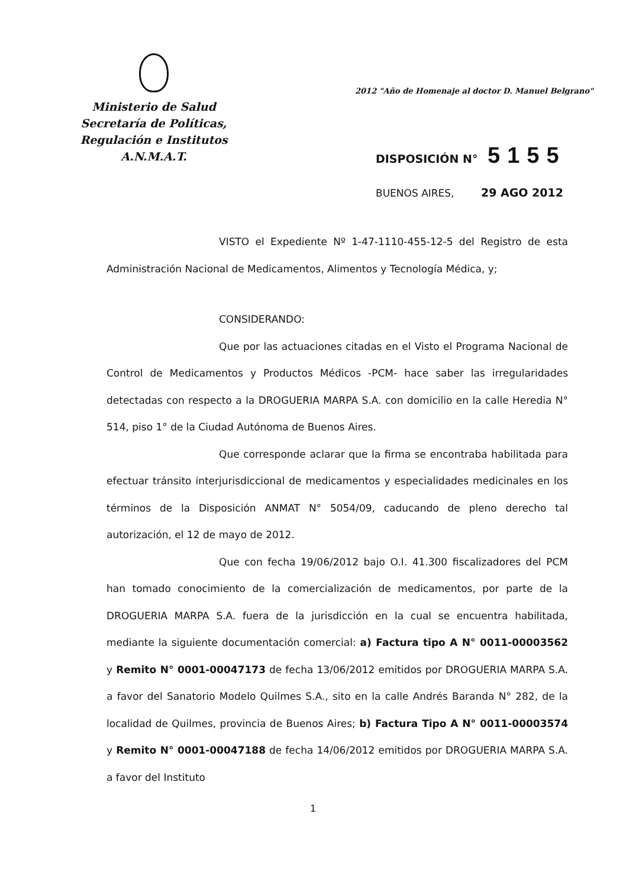Ministerio de Salud
Secretaría de Políticas,
Regulación e Institutos
A.N.M.A.T.
2012 "Año de Homenaje al doctor D. Manuel Belgrano"
DISPOSICIÓN N° 5155
BUENOS AIRES, 29 AGO 2012
VISTO el Expediente Nº 1-47-1110-455-12-5 del Registro de esta Administración Nacional de Medicamentos, Alimentos y Tecnología Médica, y;
CONSIDERANDO:
Que por las actuaciones citadas en el Visto el Programa Nacional de Control de Medicamentos y Productos Médicos -PCM- hace saber las irregularidades detectadas con respecto a la DROGUERIA MARPA S.A. con domicilio en la calle Heredia N° 514, piso 1° de la Ciudad Autónoma de Buenos Aires.
Que corresponde aclarar que la firma se encontraba habilitada para efectuar tránsito interjurisdiccional de medicamentos y especialidades medicinales en los términos de la Disposición ANMAT N° 5054/09, caducando de pleno derecho tal autorización, el 12 de mayo de 2012.
Que con fecha 19/06/2012 bajo O.I. 41.300 fiscalizadores del PCM han tomado conocimiento de la comercialización de medicamentos, por parte de la DROGUERIA MARPA S.A. fuera de la jurisdicción en la cual se encuentra habilitada, mediante la siguiente documentación comercial: a) Factura tipo A N° 0011-00003562 y Remito N° 0001-00047173 de fecha 13/06/2012 emitidos por DROGUERIA MARPA S.A. a favor del Sanatorio Modelo Quilmes S.A., sito en la calle Andrés Baranda N° 282, de la localidad de Quilmes, provincia de Buenos Aires; b) Factura Tipo A N° 0011-00003574 y Remito N° 0001-00047188 de fecha 14/06/2012 emitidos por DROGUERIA MARPA S.A. a favor del Instituto
1